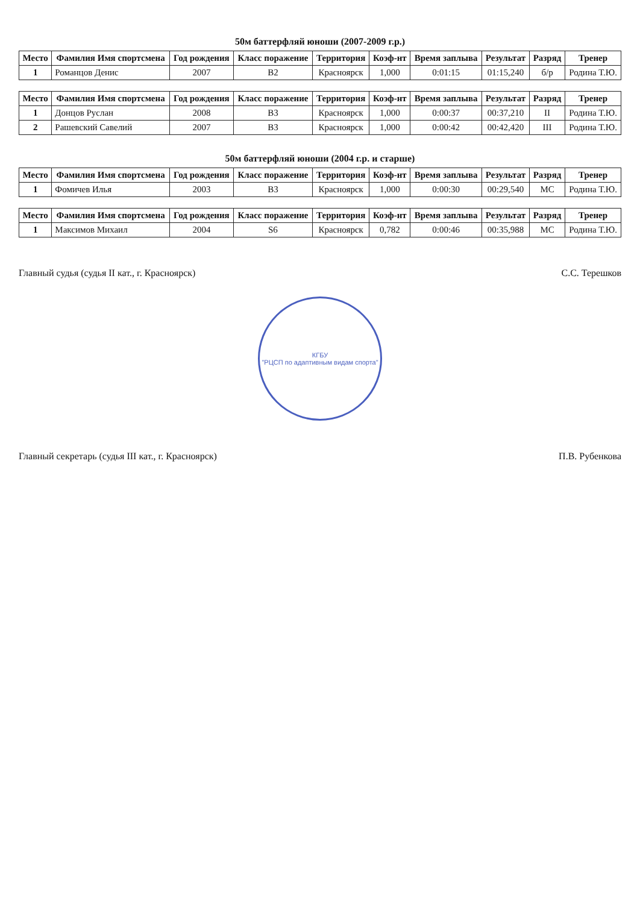50м баттерфляй юноши (2007-2009 г.р.)
| Место | Фамилия Имя спортсмена | Год рождения | Класс поражение | Территория | Коэф-нт | Время заплыва | Результат | Разряд | Тренер |
| --- | --- | --- | --- | --- | --- | --- | --- | --- | --- |
| 1 | Романцов Денис | 2007 | B2 | Красноярск | 1,000 | 0:01:15 | 01:15,240 | б/р | Родина Т.Ю. |
| Место | Фамилия Имя спортсмена | Год рождения | Класс поражение | Территория | Коэф-нт | Время заплыва | Результат | Разряд | Тренер |
| --- | --- | --- | --- | --- | --- | --- | --- | --- | --- |
| 1 | Донцов Руслан | 2008 | B3 | Красноярск | 1,000 | 0:00:37 | 00:37,210 | II | Родина Т.Ю. |
| 2 | Рашевский Савелий | 2007 | B3 | Красноярск | 1,000 | 0:00:42 | 00:42,420 | III | Родина Т.Ю. |
50м баттерфляй юноши (2004 г.р. и старше)
| Место | Фамилия Имя спортсмена | Год рождения | Класс поражение | Территория | Коэф-нт | Время заплыва | Результат | Разряд | Тренер |
| --- | --- | --- | --- | --- | --- | --- | --- | --- | --- |
| 1 | Фомичев Илья | 2003 | B3 | Красноярск | 1,000 | 0:00:30 | 00:29,540 | МС | Родина Т.Ю. |
| Место | Фамилия Имя спортсмена | Год рождения | Класс поражение | Территория | Коэф-нт | Время заплыва | Результат | Разряд | Тренер |
| --- | --- | --- | --- | --- | --- | --- | --- | --- | --- |
| 1 | Максимов Михаил | 2004 | S6 | Красноярск | 0,782 | 0:00:46 | 00:35,988 | МС | Родина Т.Ю. |
Главный судья (судья II кат., г. Красноярск) С.С. Терешков
КГБУ
"РЦСП по адаптивным видам спорта"
Главный секретарь (судья III кат., г. Красноярск) П.В. Рубенкова